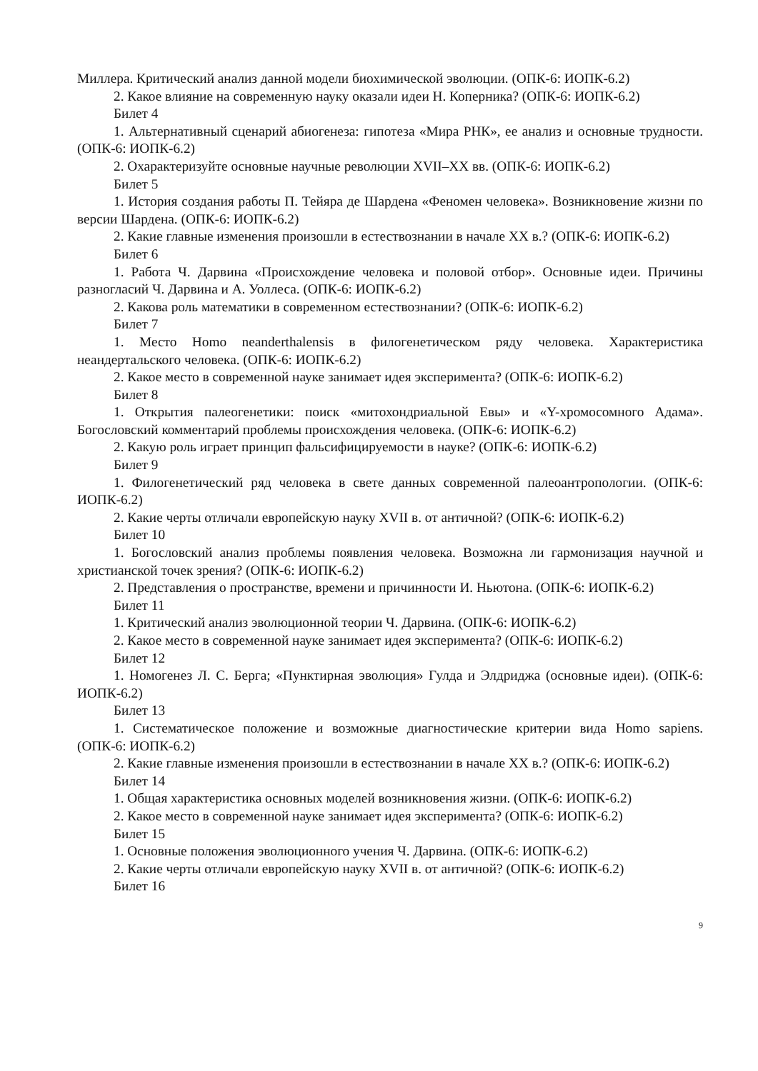Миллера. Критический анализ данной модели биохимической эволюции. (ОПК-6: ИОПК-6.2)
2. Какое влияние на современную науку оказали идеи Н. Коперника? (ОПК-6: ИОПК-6.2)
Билет 4
1. Альтернативный сценарий абиогенеза: гипотеза «Мира РНК», ее анализ и основные трудности. (ОПК-6: ИОПК-6.2)
2. Охарактеризуйте основные научные революции XVII–XX вв. (ОПК-6: ИОПК-6.2)
Билет 5
1. История создания работы П. Тейяра де Шардена «Феномен человека». Возникновение жизни по версии Шардена. (ОПК-6: ИОПК-6.2)
2. Какие главные изменения произошли в естествознании в начале XX в.? (ОПК-6: ИОПК-6.2)
Билет 6
1. Работа Ч. Дарвина «Происхождение человека и половой отбор». Основные идеи. Причины разногласий Ч. Дарвина и А. Уоллеса. (ОПК-6: ИОПК-6.2)
2. Какова роль математики в современном естествознании? (ОПК-6: ИОПК-6.2)
Билет 7
1. Место Homo neanderthalensis в филогенетическом ряду человека. Характеристика неандертальского человека. (ОПК-6: ИОПК-6.2)
2. Какое место в современной науке занимает идея эксперимента? (ОПК-6: ИОПК-6.2)
Билет 8
1. Открытия палеогенетики: поиск «митохондриальной Евы» и «Y-хромосомного Адама». Богословский комментарий проблемы происхождения человека. (ОПК-6: ИОПК-6.2)
2. Какую роль играет принцип фальсифицируемости в науке? (ОПК-6: ИОПК-6.2)
Билет 9
1. Филогенетический ряд человека в свете данных современной палеоантропологии. (ОПК-6: ИОПК-6.2)
2. Какие черты отличали европейскую науку XVII в. от античной? (ОПК-6: ИОПК-6.2)
Билет 10
1. Богословский анализ проблемы появления человека. Возможна ли гармонизация научной и христианской точек зрения? (ОПК-6: ИОПК-6.2)
2. Представления о пространстве, времени и причинности И. Ньютона. (ОПК-6: ИОПК-6.2)
Билет 11
1. Критический анализ эволюционной теории Ч. Дарвина. (ОПК-6: ИОПК-6.2)
2. Какое место в современной науке занимает идея эксперимента? (ОПК-6: ИОПК-6.2)
Билет 12
1. Номогенез Л. С. Берга; «Пунктирная эволюция» Гулда и Элдриджа (основные идеи). (ОПК-6: ИОПК-6.2)
Билет 13
1. Систематическое положение и возможные диагностические критерии вида Homo sapiens. (ОПК-6: ИОПК-6.2)
2. Какие главные изменения произошли в естествознании в начале XX в.? (ОПК-6: ИОПК-6.2)
Билет 14
1. Общая характеристика основных моделей возникновения жизни. (ОПК-6: ИОПК-6.2)
2. Какое место в современной науке занимает идея эксперимента? (ОПК-6: ИОПК-6.2)
Билет 15
1. Основные положения эволюционного учения Ч. Дарвина. (ОПК-6: ИОПК-6.2)
2. Какие черты отличали европейскую науку XVII в. от античной? (ОПК-6: ИОПК-6.2)
Билет 16
9